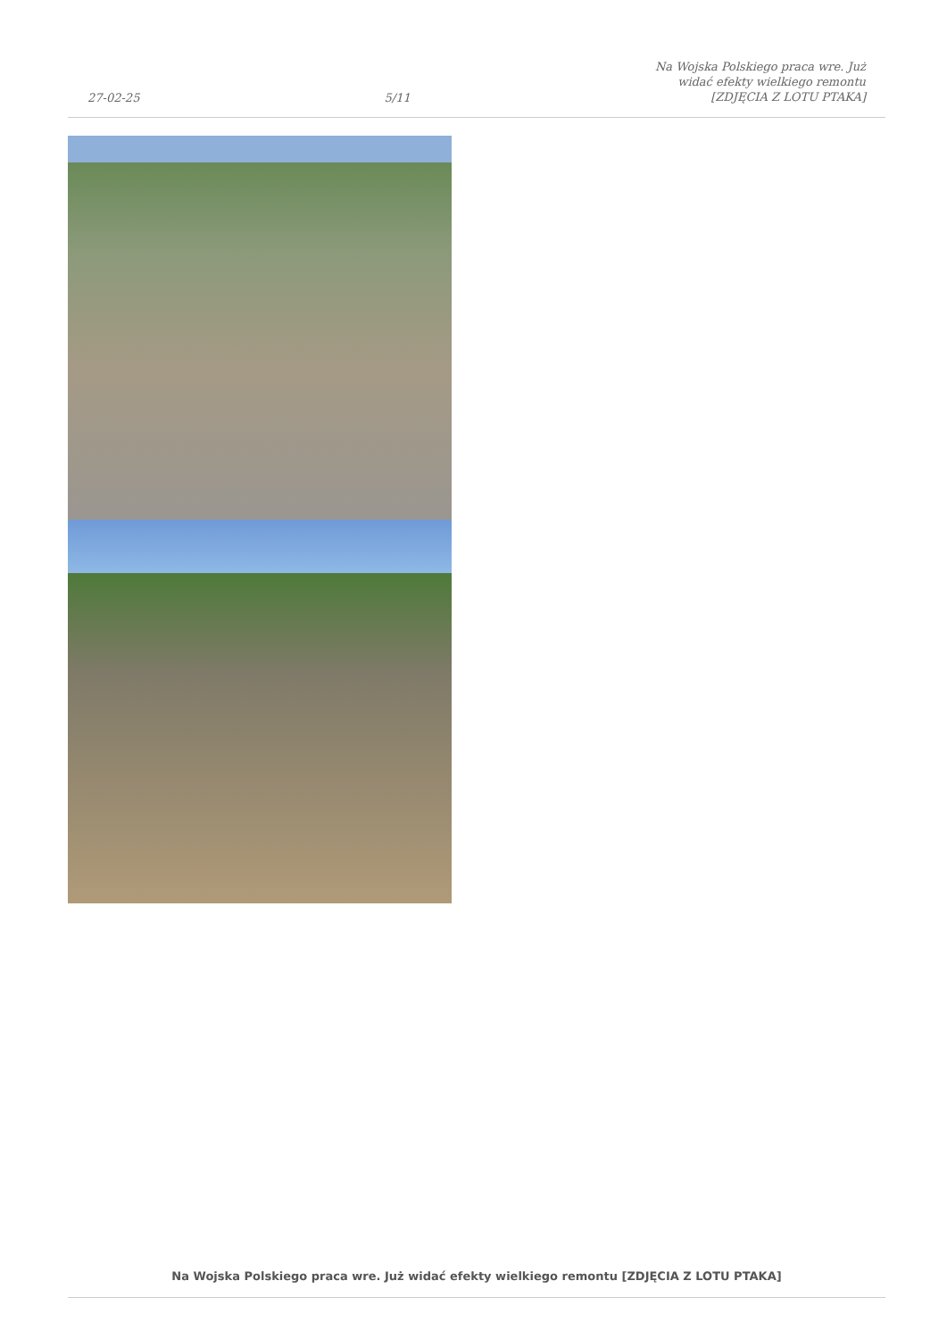27-02-25 5/11 Na Wojska Polskiego praca wre. Już
widać efekty wielkiego remontu
[ZDJĘCIA Z LOTU PTAKA]
Na Wojska Polskiego praca wre. Już widać efekty wielkiego remontu [ZDJĘCIA Z LOTU PTAKA]